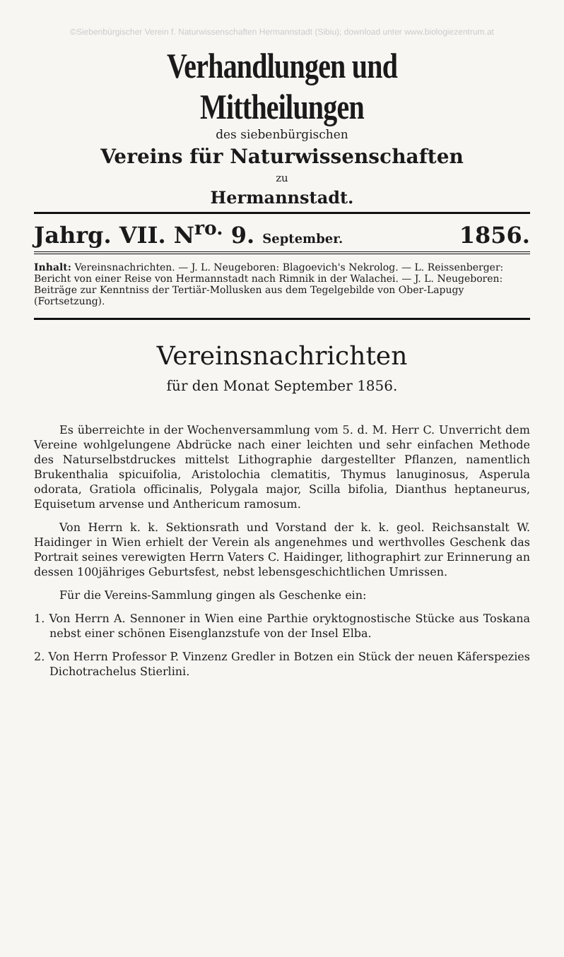©Siebenbürgischer Verein f. Naturwissenschaften Hermannstadt (Sibiu); download unter www.biologiezentrum.at
Verhandlungen und Mittheilungen
des siebenbürgischen
Vereins für Naturwissenschaften
zu
Hermannstadt.
Jahrg. VII. N<sup>ro.</sup> 9. September. 1856.
Inhalt: Vereinsnachrichten. — J. L. Neugeboren: Blagoevich's Nekrolog. — L. Reissenberger: Bericht von einer Reise von Hermannstadt nach Rimnik in der Walachei. — J. L. Neugeboren: Beiträge zur Kenntniss der Tertiär-Mollusken aus dem Tegelgebilde von Ober-Lapugy (Fortsetzung).
Vereinsnachrichten
für den Monat September 1856.
Es überreichte in der Wochenversammlung vom 5. d. M. Herr C. Unverricht dem Vereine wohlgelungene Abdrücke nach einer leichten und sehr einfachen Methode des Naturselbstdruckes mittelst Lithographie dargestellter Pflanzen, namentlich Brukenthalia spicuifolia, Aristolochia clematitis, Thymus lanuginosus, Asperula odorata, Gratiola officinalis, Polygala major, Scilla bifolia, Dianthus heptaneurus, Equisetum arvense und Anthericum ramosum.
Von Herrn k. k. Sektionsrath und Vorstand der k. k. geol. Reichsanstalt W. Haidinger in Wien erhielt der Verein als angenehmes und werthvolles Geschenk das Portrait seines verewigten Herrn Vaters C. Haidinger, lithographirt zur Erinnerung an dessen 100jähriges Geburtsfest, nebst lebensgeschichtlichen Umrissen.
Für die Vereins-Sammlung gingen als Geschenke ein:
1. Von Herrn A. Sennoner in Wien eine Parthie oryktognostische Stücke aus Toskana nebst einer schönen Eisenglanzstufe von der Insel Elba.
2. Von Herrn Professor P. Vinzenz Gredler in Botzen ein Stück der neuen Käferspezies Dichotrachelus Stierlini.